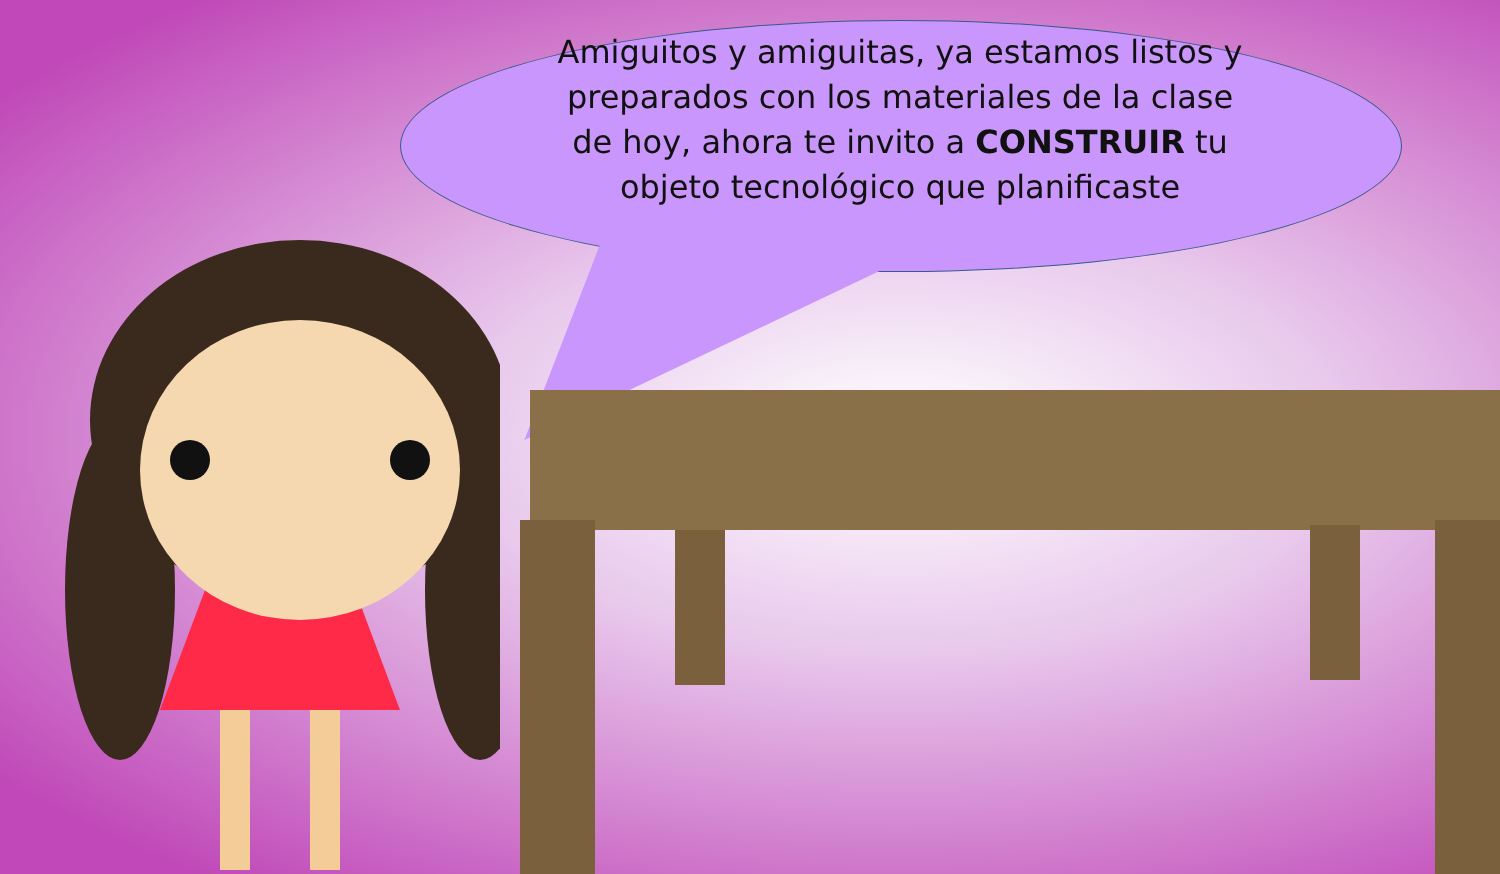Amiguitos y amiguitas, ya estamos listos y preparados con los materiales de la clase de hoy, ahora te invito a CONSTRUIR tu objeto tecnológico que planificaste